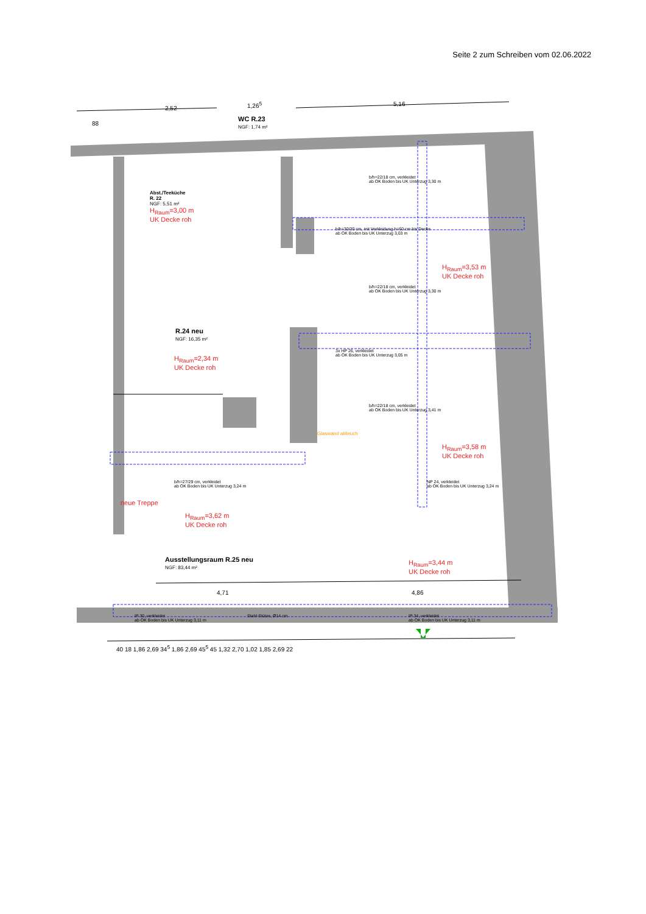Seite 2 zum Schreiben vom 02.06.2022
2,52
1,26<sup>5</sup> 5,16
88
WC R.23
NGF: 1,74 m²
Abst./Teeküche
R. 22
NGF: 5,51 m²
H<sub>Raum</sub>=3,00 m
UK Decke roh
b/h=22/18 cm, verkleidet
ab OK Boden bis UK Unterzug 3,30 m
b/h=30/30 cm, mit Verkleidung h=60 cm bis Decke
ab OK Boden bis UK Unterzug 3,03 m
H<sub>Raum</sub>=3,53 m
UK Decke roh
b/h=22/18 cm, verkleidet
ab OK Boden bis UK Unterzug 3,30 m
R.24 neu
NGF: 16,35 m²
H<sub>Raum</sub>=2,34 m
UK Decke roh
3x HP 26, verkleidet
ab OK Boden bis UK Unterzug 3,05 m
b/h=22/18 cm, verkleidet
ab OK Boden bis UK Unterzug 3,41 m
Glaswand abbruch
H<sub>Raum</sub>=3,58 m
UK Decke roh
b/h=27/29 cm, verkleidet
ab OK Boden bis UK Unterzug 3,24 m
NP 24, verkleidet
ab OK Boden bis UK Unterzug 3,24 m
neue Treppe
H<sub>Raum</sub>=3,62 m
UK Decke roh
Ausstellungsraum R.25 neu
NGF: 83,44 m²
H<sub>Raum</sub>=3,44 m
UK Decke roh
IP 30, verkleidet
ab OK Boden bis UK Unterzug 3,11 m
Stahl-Stütze, Ø14 cm
IP 34, verkleidet
ab OK Boden bis UK Unterzug 3,11 m
4,71 4,86
40 18 1,86 2,69 34<sup>5</sup> 1,86 2,69 45<sup>5</sup> 45 1,32 2,70 1,02 1,85 2,69 22